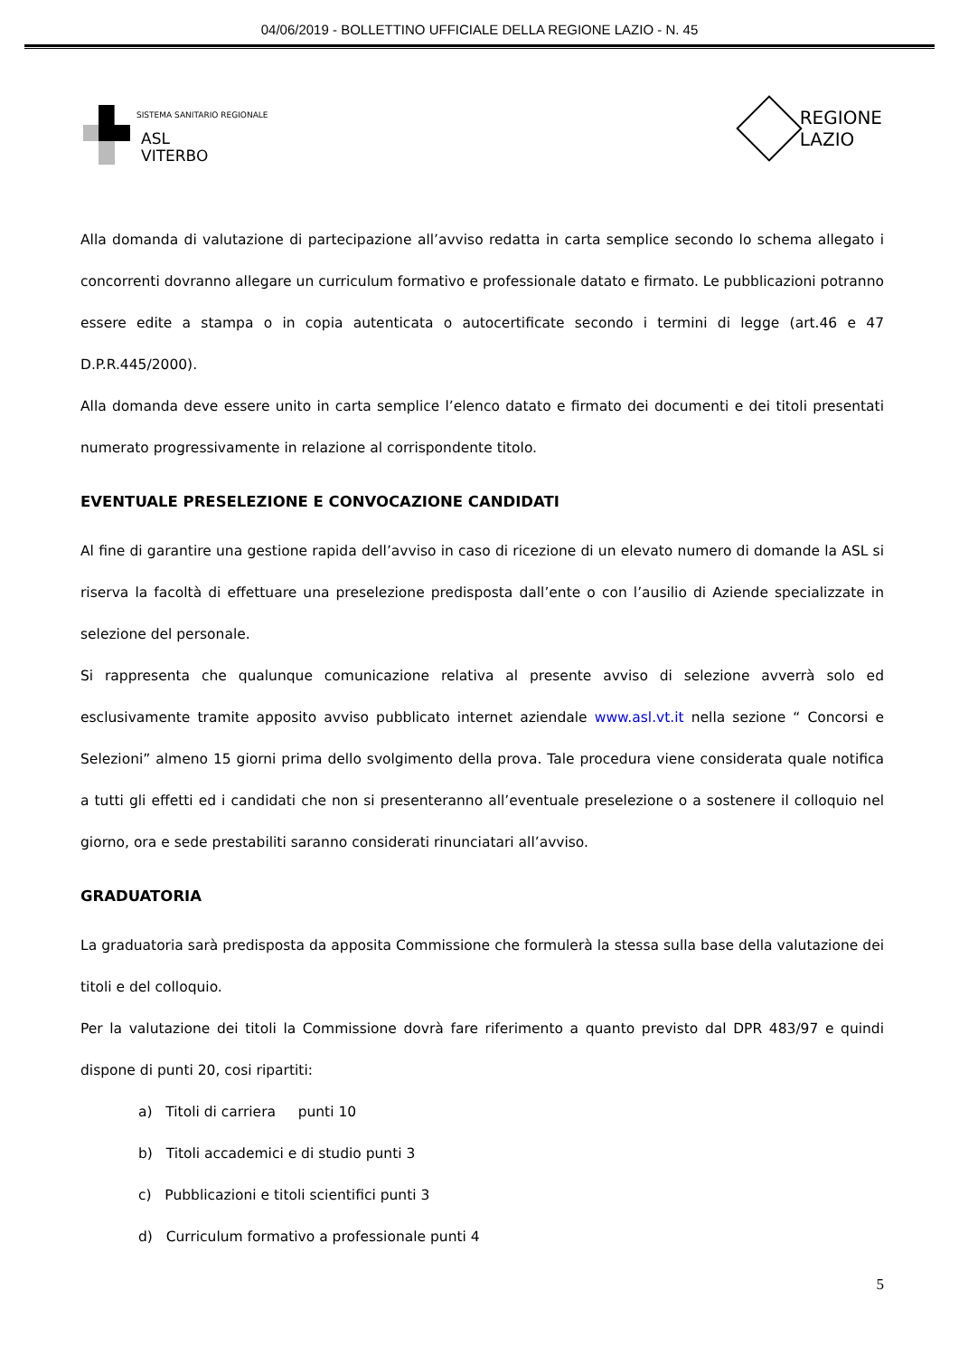04/06/2019 - BOLLETTINO UFFICIALE DELLA REGIONE LAZIO - N. 45
SISTEMA SANITARIO REGIONALE
ASL
VITERBO
REGIONE
LAZIO
Alla domanda di valutazione di partecipazione all’avviso redatta in carta semplice secondo lo schema allegato i concorrenti dovranno allegare un curriculum formativo e professionale datato e firmato. Le pubblicazioni potranno essere edite a stampa o in copia autenticata o autocertificate secondo i termini di legge (art.46 e 47 D.P.R.445/2000).
Alla domanda deve essere unito in carta semplice l’elenco datato e firmato dei documenti e dei titoli presentati numerato progressivamente in relazione al corrispondente titolo.
EVENTUALE PRESELEZIONE E CONVOCAZIONE CANDIDATI
Al fine di garantire una gestione rapida dell’avviso in caso di ricezione di un elevato numero di domande la ASL si riserva la facoltà di effettuare una preselezione predisposta dall’ente o con l’ausilio di Aziende specializzate in selezione del personale.
Si rappresenta che qualunque comunicazione relativa al presente avviso di selezione avverrà solo ed esclusivamente tramite apposito avviso pubblicato internet aziendale www.asl.vt.it nella sezione “ Concorsi e Selezioni” almeno 15 giorni prima dello svolgimento della prova. Tale procedura viene considerata quale notifica a tutti gli effetti ed i candidati che non si presenteranno all’eventuale preselezione o a sostenere il colloquio nel giorno, ora e sede prestabiliti saranno considerati rinunciatari all’avviso.
GRADUATORIA
La graduatoria sarà predisposta da apposita Commissione che formulerà la stessa sulla base della valutazione dei titoli e del colloquio.
Per la valutazione dei titoli la Commissione dovrà fare riferimento a quanto previsto dal DPR 483/97 e quindi dispone di punti 20, cosi ripartiti:
a) Titoli di carriera punti 10
b) Titoli accademici e di studio punti 3
c) Pubblicazioni e titoli scientifici punti 3
d) Curriculum formativo a professionale punti 4
5